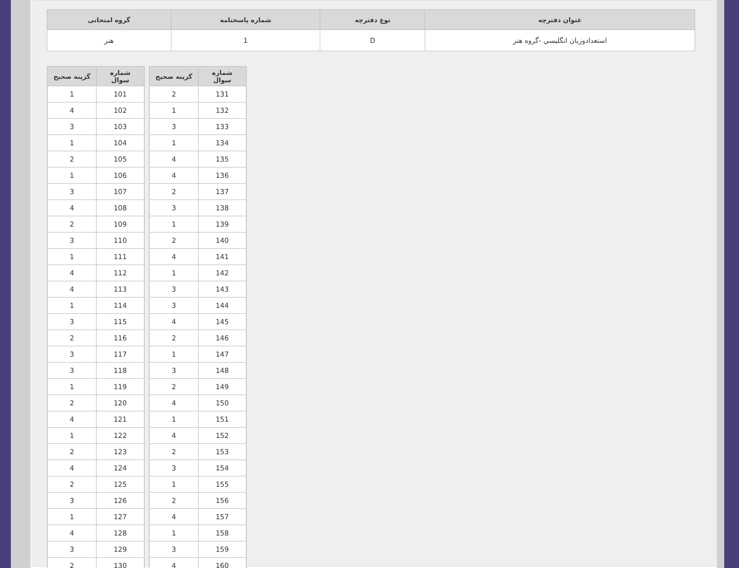| عنوان دفترچه | نوع دفترچه | شماره پاسخنامه | گروه امتحانی |
| --- | --- | --- | --- |
| استعدادوزبان انگليسي -گروه هنر | D | 1 | هنر |
| شماره سوال | گزینه صحیح |
| --- | --- |
| 131 | 2 |
| 132 | 1 |
| 133 | 3 |
| 134 | 1 |
| 135 | 4 |
| 136 | 4 |
| 137 | 2 |
| 138 | 3 |
| 139 | 1 |
| 140 | 2 |
| 141 | 4 |
| 142 | 1 |
| 143 | 3 |
| 144 | 3 |
| 145 | 4 |
| 146 | 2 |
| 147 | 1 |
| 148 | 3 |
| 149 | 2 |
| 150 | 4 |
| 151 | 1 |
| 152 | 4 |
| 153 | 2 |
| 154 | 3 |
| 155 | 1 |
| 156 | 2 |
| 157 | 4 |
| 158 | 1 |
| 159 | 3 |
| 160 | 4 |
| شماره سوال | گزینه صحیح |
| --- | --- |
| 101 | 1 |
| 102 | 4 |
| 103 | 3 |
| 104 | 1 |
| 105 | 2 |
| 106 | 1 |
| 107 | 3 |
| 108 | 4 |
| 109 | 2 |
| 110 | 3 |
| 111 | 1 |
| 112 | 4 |
| 113 | 4 |
| 114 | 1 |
| 115 | 3 |
| 116 | 2 |
| 117 | 3 |
| 118 | 3 |
| 119 | 1 |
| 120 | 2 |
| 121 | 4 |
| 122 | 1 |
| 123 | 2 |
| 124 | 4 |
| 125 | 2 |
| 126 | 3 |
| 127 | 1 |
| 128 | 4 |
| 129 | 3 |
| 130 | 2 |